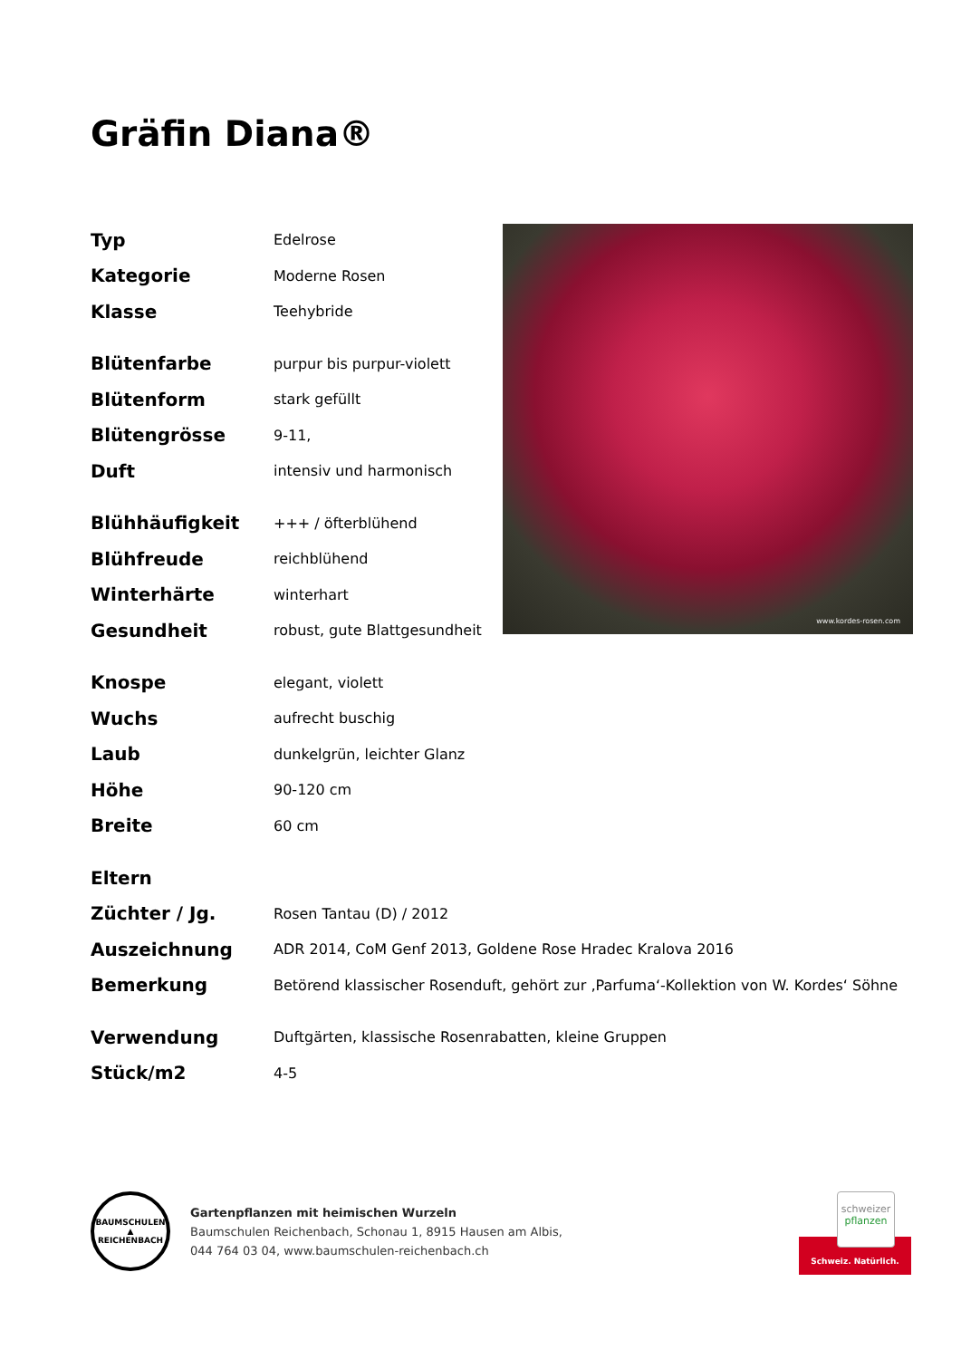Gräfin Diana®
| Typ | Edelrose |
| Kategorie | Moderne Rosen |
| Klasse | Teehybride |
| Blütenfarbe | purpur bis purpur-violett |
| Blütenform | stark gefüllt |
| Blütengrösse | 9-11, |
| Duft | intensiv und harmonisch |
| Blühhäufigkeit | +++ / öfterblühend |
| Blühfreude | reichblühend |
| Winterhärte | winterhart |
| Gesundheit | robust, gute Blattgesundheit |
| Knospe | elegant, violett |
| Wuchs | aufrecht buschig |
| Laub | dunkelgrün, leichter Glanz |
| Höhe | 90-120 cm |
| Breite | 60 cm |
| Eltern | |
| Züchter / Jg. | Rosen Tantau (D) / 2012 |
| Auszeichnung | ADR 2014, CoM Genf 2013, Goldene Rose Hradec Kralova 2016 |
| Bemerkung | Betörend klassischer Rosenduft, gehört zur ‚Parfuma‘-Kollektion von W. Kordes‘ Söhne |
| Verwendung | Duftgärten, klassische Rosenrabatten, kleine Gruppen |
| Stück/m2 | 4-5 |
www.kordes-rosen.com
BAUMSCHULEN ▲ REICHENBACH
Gartenpflanzen mit heimischen Wurzeln
Baumschulen Reichenbach, Schonau 1, 8915 Hausen am Albis,
044 764 03 04, www.baumschulen-reichenbach.ch
Schweiz. Natürlich.
schweizer
pflanzen